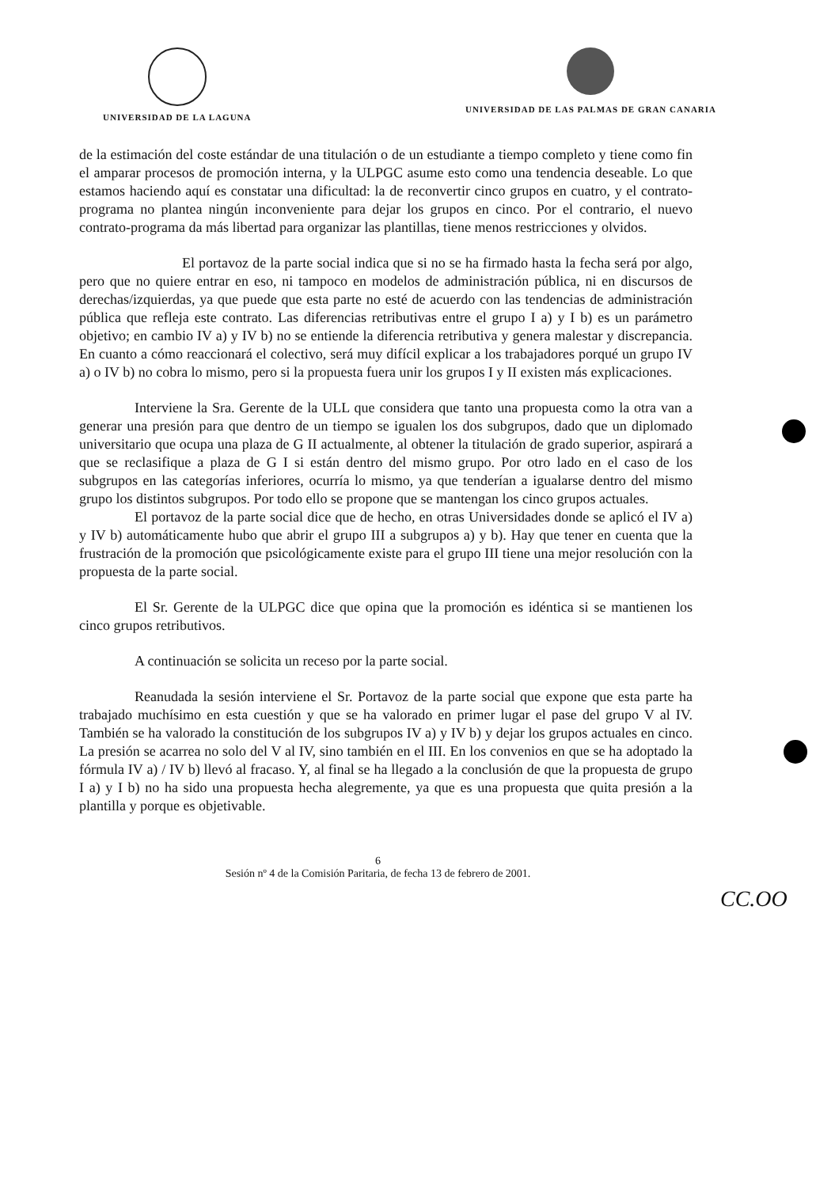UNIVERSIDAD DE LA LAGUNA UNIVERSIDAD DE LAS PALMAS DE GRAN CANARIA
de la estimación del coste estándar de una titulación o de un estudiante a tiempo completo y tiene como fin el amparar procesos de promoción interna, y la ULPGC asume esto como una tendencia deseable. Lo que estamos haciendo aquí es constatar una dificultad: la de reconvertir cinco grupos en cuatro, y el contrato-programa no plantea ningún inconveniente para dejar los grupos en cinco. Por el contrario, el nuevo contrato-programa da más libertad para organizar las plantillas, tiene menos restricciones y olvidos.
El portavoz de la parte social indica que si no se ha firmado hasta la fecha será por algo, pero que no quiere entrar en eso, ni tampoco en modelos de administración pública, ni en discursos de derechas/izquierdas, ya que puede que esta parte no esté de acuerdo con las tendencias de administración pública que refleja este contrato. Las diferencias retributivas entre el grupo I a) y I b) es un parámetro objetivo; en cambio IV a) y IV b) no se entiende la diferencia retributiva y genera malestar y discrepancia. En cuanto a cómo reaccionará el colectivo, será muy difícil explicar a los trabajadores porqué un grupo IV a) o IV b) no cobra lo mismo, pero si la propuesta fuera unir los grupos I y II existen más explicaciones.
Interviene la Sra. Gerente de la ULL que considera que tanto una propuesta como la otra van a generar una presión para que dentro de un tiempo se igualen los dos subgrupos, dado que un diplomado universitario que ocupa una plaza de G II actualmente, al obtener la titulación de grado superior, aspirará a que se reclasifique a plaza de G I si están dentro del mismo grupo. Por otro lado en el caso de los subgrupos en las categorías inferiores, ocurría lo mismo, ya que tenderían a igualarse dentro del mismo grupo los distintos subgrupos. Por todo ello se propone que se mantengan los cinco grupos actuales.
El portavoz de la parte social dice que de hecho, en otras Universidades donde se aplicó el IV a) y IV b) automáticamente hubo que abrir el grupo III a subgrupos a) y b). Hay que tener en cuenta que la frustración de la promoción que psicológicamente existe para el grupo III tiene una mejor resolución con la propuesta de la parte social.
El Sr. Gerente de la ULPGC dice que opina que la promoción es idéntica si se mantienen los cinco grupos retributivos.
A continuación se solicita un receso por la parte social.
Reanudada la sesión interviene el Sr. Portavoz de la parte social que expone que esta parte ha trabajado muchísimo en esta cuestión y que se ha valorado en primer lugar el pase del grupo V al IV. También se ha valorado la constitución de los subgrupos IV a) y IV b) y dejar los grupos actuales en cinco. La presión se acarrea no solo del V al IV, sino también en el III. En los convenios en que se ha adoptado la fórmula IV a) / IV b) llevó al fracaso. Y, al final se ha llegado a la conclusión de que la propuesta de grupo I a) y I b) no ha sido una propuesta hecha alegremente, ya que es una propuesta que quita presión a la plantilla y porque es objetivable.
6
Sesión nº 4 de la Comisión Paritaria, de fecha 13 de febrero de 2001.
CC.OO